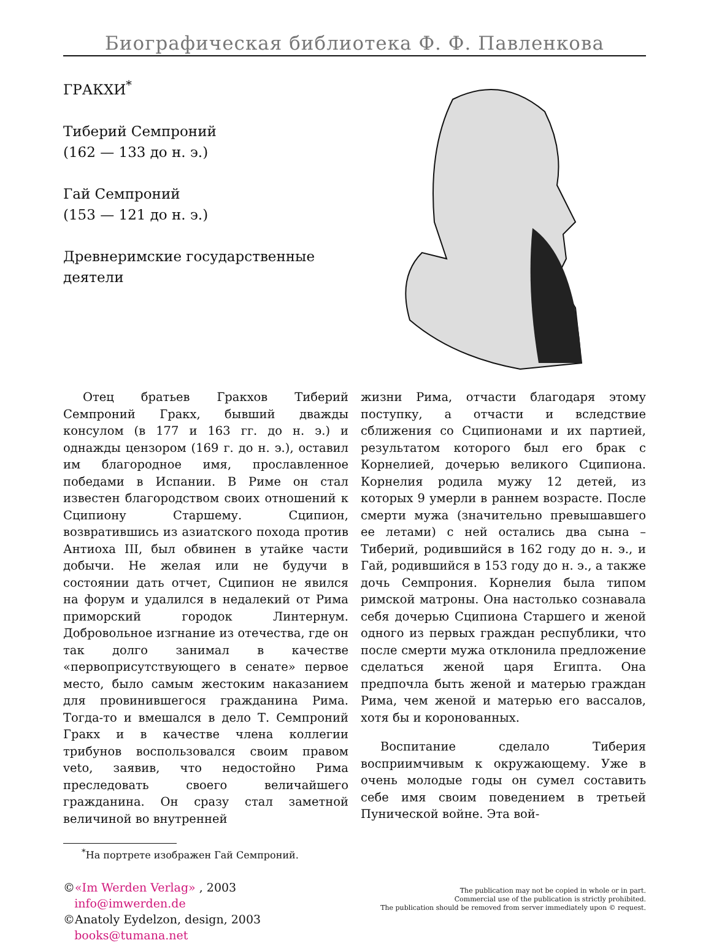Биографическая библиотека Ф. Ф. Павленкова
ГРАКХИ<sup>*</sup>
Тиберий Семпроний
(162 — 133 до н. э.)
Гай Семпроний
(153 — 121 до н. э.)
Древнеримские государственные деятели
Отец братьев Гракхов Тиберий Семпроний Гракх, бывший дважды консулом (в 177 и 163 гг. до н. э.) и однажды цензором (169 г. до н. э.), оставил им благородное имя, прославленное победами в Испании. В Риме он стал известен благородством своих отношений к Сципиону Старшему. Сципион, возвратившись из азиатского похода против Антиоха III, был обвинен в утайке части добычи. Не желая или не будучи в состоянии дать отчет, Сципион не явился на форум и удалился в недалекий от Рима приморский городок Линтернум. Добровольное изгнание из отечества, где он так долго занимал в качестве «первоприсутствующего в сенате» первое место, было самым жестоким наказанием для провинившегося гражданина Рима. Тогда-то и вмешался в дело Т. Семпроний Гракх и в качестве члена коллегии трибунов воспользовался своим правом veto, заявив, что недостойно Рима преследовать своего величайшего гражданина. Он сразу стал заметной величиной во внутренней
жизни Рима, отчасти благодаря этому поступку, а отчасти и вследствие сближения со Сципионами и их партией, результатом которого был его брак с Корнелией, дочерью великого Сципиона. Корнелия родила мужу 12 детей, из которых 9 умерли в раннем возрасте. После смерти мужа (значительно превышавшего ее летами) с ней остались два сына – Тиберий, родившийся в 162 году до н. э., и Гай, родившийся в 153 году до н. э., а также дочь Семпрония. Корнелия была типом римской матроны. Она настолько сознавала себя дочерью Сципиона Старшего и женой одного из первых граждан республики, что после смерти мужа отклонила предложение сделаться женой царя Египта. Она предпочла быть женой и матерью граждан Рима, чем женой и матерью его вассалов, хотя бы и коронованных.
Воспитание сделало Тиберия восприимчивым к окружающему. Уже в очень молодые годы он сумел составить себе имя своим поведением в третьей Пунической войне. Эта вой-
<sup>*</sup> На портрете изображен Гай Семпроний.
©«Im Werden Verlag» , 2003
info@imwerden.de
©Anatoly Eydelzon, design, 2003
books@tumana.net
The publication may not be copied in whole or in part.
Commercial use of the publication is strictly prohibited.
The publication should be removed from server immediately upon © request.